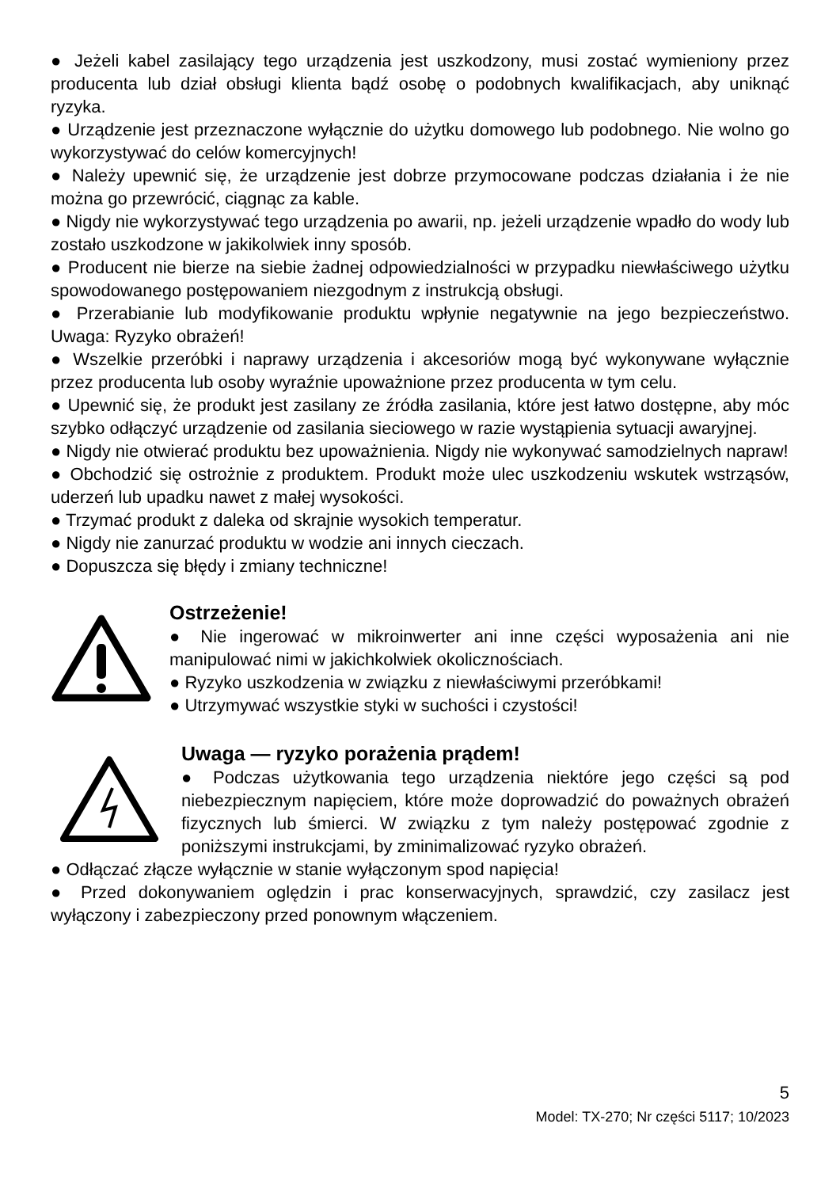● Jeżeli kabel zasilający tego urządzenia jest uszkodzony, musi zostać wymieniony przez producenta lub dział obsługi klienta bądź osobę o podobnych kwalifikacjach, aby uniknąć ryzyka.
● Urządzenie jest przeznaczone wyłącznie do użytku domowego lub podobnego. Nie wolno go wykorzystywać do celów komercyjnych!
● Należy upewnić się, że urządzenie jest dobrze przymocowane podczas działania i że nie można go przewrócić, ciągnąc za kable.
● Nigdy nie wykorzystywać tego urządzenia po awarii, np. jeżeli urządzenie wpadło do wody lub zostało uszkodzone w jakikolwiek inny sposób.
● Producent nie bierze na siebie żadnej odpowiedzialności w przypadku niewłaściwego użytku spowodowanego postępowaniem niezgodnym z instrukcją obsługi.
● Przerabianie lub modyfikowanie produktu wpłynie negatywnie na jego bezpieczeństwo. Uwaga: Ryzyko obrażeń!
● Wszelkie przeróbki i naprawy urządzenia i akcesoriów mogą być wykonywane wyłącznie przez producenta lub osoby wyraźnie upoważnione przez producenta w tym celu.
● Upewnić się, że produkt jest zasilany ze źródła zasilania, które jest łatwo dostępne, aby móc szybko odłączyć urządzenie od zasilania sieciowego w razie wystąpienia sytuacji awaryjnej.
● Nigdy nie otwierać produktu bez upoważnienia. Nigdy nie wykonywać samodzielnych napraw!
● Obchodzić się ostrożnie z produktem. Produkt może ulec uszkodzeniu wskutek wstrząsów, uderzeń lub upadku nawet z małej wysokości.
● Trzymać produkt z daleka od skrajnie wysokich temperatur.
● Nigdy nie zanurzać produktu w wodzie ani innych cieczach.
● Dopuszcza się błędy i zmiany techniczne!
Ostrzeżenie!
● Nie ingerować w mikroinwerter ani inne części wyposażenia ani nie manipulować nimi w jakichkolwiek okolicznościach.
● Ryzyko uszkodzenia w związku z niewłaściwymi przeróbkami!
● Utrzymywać wszystkie styki w suchości i czystości!
Uwaga — ryzyko porażenia prądem!
● Podczas użytkowania tego urządzenia niektóre jego części są pod niebezpiecznym napięciem, które może doprowadzić do poważnych obrażeń fizycznych lub śmierci. W związku z tym należy postępować zgodnie z poniższymi instrukcjami, by zminimalizować ryzyko obrażeń.
● Odłączać złącze wyłącznie w stanie wyłączonym spod napięcia!
● Przed dokonywaniem oględzin i prac konserwacyjnych, sprawdzić, czy zasilacz jest wyłączony i zabezpieczony przed ponownym włączeniem.
5
Model: TX-270; Nr części 5117; 10/2023